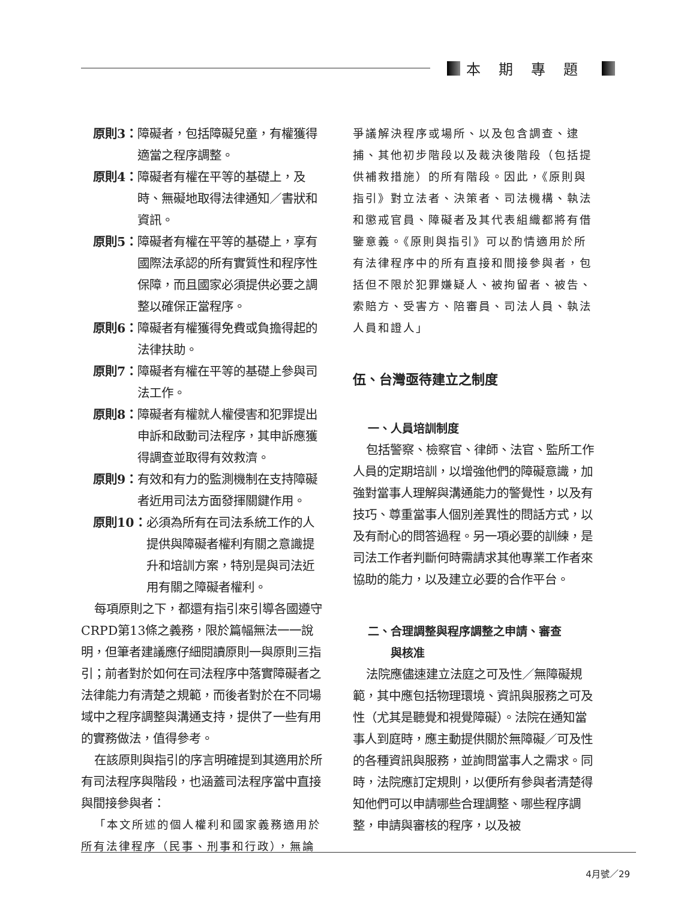本期專題
原則3： 障礙者，包括障礙兒童，有權獲得適當之程序調整。
原則4： 障礙者有權在平等的基礎上，及時、無礙地取得法律通知／書狀和資訊。
原則5： 障礙者有權在平等的基礎上，享有國際法承認的所有實質性和程序性保障，而且國家必須提供必要之調整以確保正當程序。
原則6： 障礙者有權獲得免費或負擔得起的法律扶助。
原則7： 障礙者有權在平等的基礎上參與司法工作。
原則8： 障礙者有權就人權侵害和犯罪提出申訴和啟動司法程序，其申訴應獲得調查並取得有效救濟。
原則9： 有效和有力的監測機制在支持障礙者近用司法方面發揮關鍵作用。
原則10： 必須為所有在司法系統工作的人提供與障礙者權利有關之意識提升和培訓方案，特別是與司法近用有關之障礙者權利。
每項原則之下，都還有指引來引導各國遵守CRPD第13條之義務，限於篇幅無法一一說明，但筆者建議應仔細閱讀原則一與原則三指引；前者對於如何在司法程序中落實障礙者之法律能力有清楚之規範，而後者對於在不同場域中之程序調整與溝通支持，提供了一些有用的實務做法，值得參考。
在該原則與指引的序言明確提到其適用於所有司法程序與階段，也涵蓋司法程序當中直接與間接參與者：
「本文所述的個人權利和國家義務適用於所有法律程序（民事、刑事和行政），無論
爭議解決程序或場所、以及包含調查、逮捕、其他初步階段以及裁決後階段（包括提供補救措施）的所有階段。因此，《原則與指引》對立法者、決策者、司法機構、執法和懲戒官員、障礙者及其代表組織都將有借鑒意義。《原則與指引》可以酌情適用於所有法律程序中的所有直接和間接參與者，包括但不限於犯罪嫌疑人、被拘留者、被告、索賠方、受害方、陪審員、司法人員、執法人員和證人」
伍、台灣亟待建立之制度
一、人員培訓制度
包括警察、檢察官、律師、法官、監所工作人員的定期培訓，以增強他們的障礙意識，加強對當事人理解與溝通能力的警覺性，以及有技巧、尊重當事人個別差異性的問話方式，以及有耐心的問答過程。另一項必要的訓練，是司法工作者判斷何時需請求其他專業工作者來協助的能力，以及建立必要的合作平台。
二、合理調整與程序調整之申請、審查
  與核准
法院應儘速建立法庭之可及性／無障礙規範，其中應包括物理環境、資訊與服務之可及性（尤其是聽覺和視覺障礙）。法院在通知當事人到庭時，應主動提供關於無障礙／可及性的各種資訊與服務，並詢問當事人之需求。同時，法院應訂定規則，以便所有參與者清楚得知他們可以申請哪些合理調整、哪些程序調整，申請與審核的程序，以及被
4月號／29